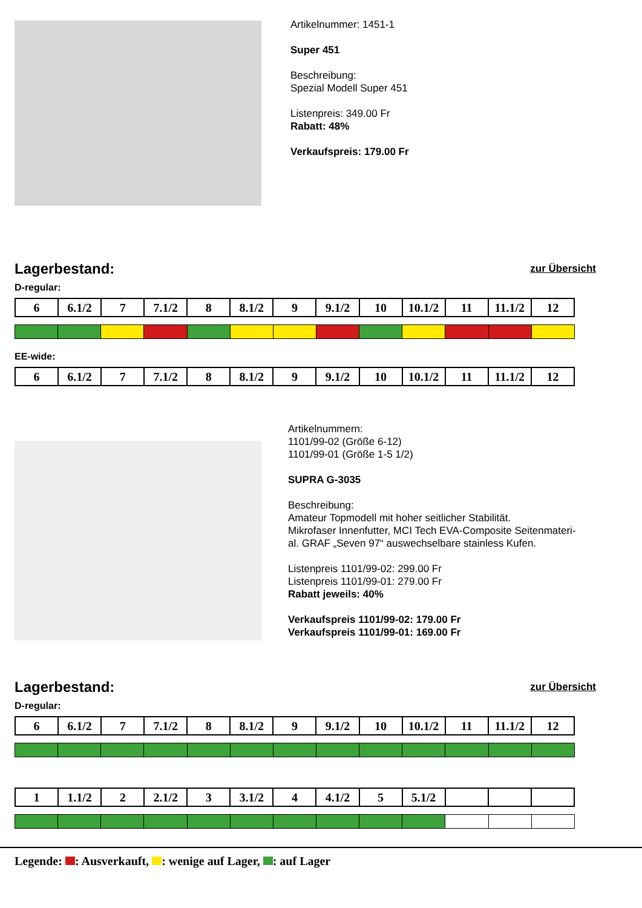Artikelnummer: 1451-1
Super 451
Beschreibung:
Spezial Modell Super 451
Listenpreis: 349.00 Fr
Rabatt: 48%
Verkaufspreis: 179.00 Fr
Lagerbestand:
zur Übersicht
D-regular:
| 6 | 6.1/2 | 7 | 7.1/2 | 8 | 8.1/2 | 9 | 9.1/2 | 10 | 10.1/2 | 11 | 11.1/2 | 12 |
EE-wide:
| 6 | 6.1/2 | 7 | 7.1/2 | 8 | 8.1/2 | 9 | 9.1/2 | 10 | 10.1/2 | 11 | 11.1/2 | 12 |
Artikelnummern:
1101/99-02 (Größe 6-12)
1101/99-01 (Größe 1-5 1/2)
SUPRA G-3035
Beschreibung:
Amateur Topmodell mit hoher seitlicher Stabilität.
Mikrofaser Innenfutter, MCI Tech EVA-Composite Seitenmateri-
al. GRAF „Seven 97“ auswechselbare stainless Kufen.
Listenpreis 1101/99-02: 299.00 Fr
Listenpreis 1101/99-01: 279.00 Fr
Rabatt jeweils: 40%
Verkaufspreis 1101/99-02: 179.00 Fr
Verkaufspreis 1101/99-01: 169.00 Fr
Lagerbestand:
zur Übersicht
D-regular:
| 6 | 6.1/2 | 7 | 7.1/2 | 8 | 8.1/2 | 9 | 9.1/2 | 10 | 10.1/2 | 11 | 11.1/2 | 12 |
| 1 | 1.1/2 | 2 | 2.1/2 | 3 | 3.1/2 | 4 | 4.1/2 | 5 | 5.1/2 | | | |
Legende: : Ausverkauft, : wenige auf Lager, : auf Lager